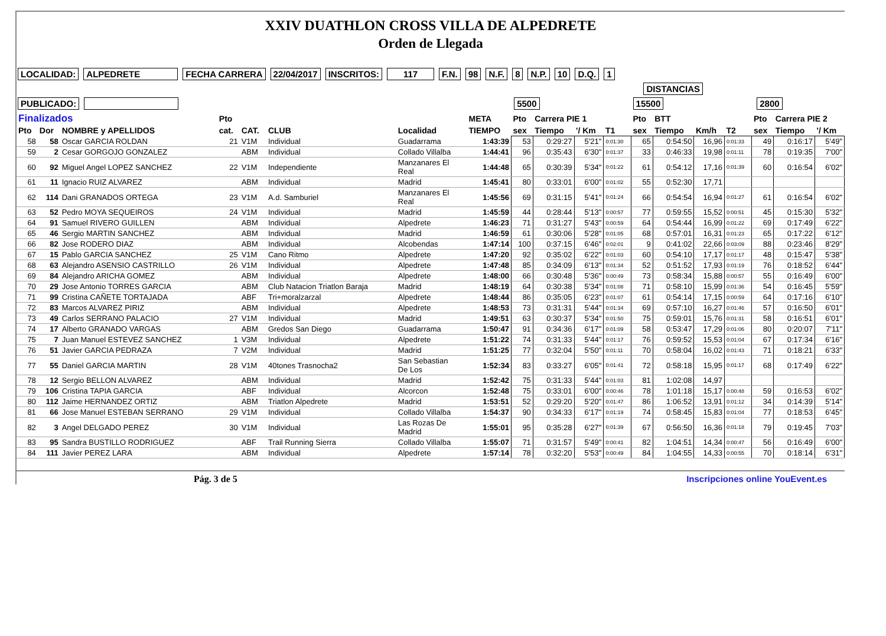XXIV DUATHLON CROSS VILLA DE ALPEDRETE
Orden de Llegada
LOCALIDAD: ALPEDRETE FECHA CARRERA 22/04/2017 INSCRITOS: 117 F.N. 98 N.F. 8 N.P. 10 D.Q. 1
DISTANCIAS
PUBLICADO: 5500 15500 2800
| Finalizados | | | Pto | | | | META | Pto | Carrera PIE 1 | | | Pto | BTT | | | Pto | Carrera PIE 2 | |
| --- | --- | --- | --- | --- | --- | --- | --- | --- | --- | --- | --- | --- | --- | --- | --- | --- | --- | --- |
| Pto | Dor | NOMBRE y APELLIDOS | cat. | CAT. | CLUB | Localidad | TIEMPO | sex | Tiempo | '/ Km | T1 | sex | Tiempo | Km/h | T2 | sex | Tiempo | '/ Km |
| 58 | 58 | Oscar GARCIA ROLDAN | 21 | V1M | Individual | Guadarrama | 1:43:39 | 53 | 0:29:27 | 5'21" | 0:01:30 | 65 | 0:54:50 | 16,96 | 0:01:33 | 49 | 0:16:17 | 5'49" |
| 59 | 2 | Cesar GORGOJO GONZALEZ | | ABM | Individual | Collado Villalba | 1:44:41 | 96 | 0:35:43 | 6'30" | 0:01:37 | 33 | 0:46:33 | 19,98 | 0:01:11 | 78 | 0:19:35 | 7'00" |
| 60 | 92 | Miguel Angel LOPEZ SANCHEZ | 22 | V1M | Independiente | Manzanares El Real | 1:44:48 | 65 | 0:30:39 | 5'34" | 0:01:22 | 61 | 0:54:12 | 17,16 | 0:01:39 | 60 | 0:16:54 | 6'02" |
| 61 | 11 | Ignacio RUIZ ALVAREZ | | ABM | Individual | Madrid | 1:45:41 | 80 | 0:33:01 | 6'00" | 0:01:02 | 55 | 0:52:30 | 17,71 | | | | |
| 62 | 114 | Dani GRANADOS ORTEGA | 23 | V1M | A.d. Samburiel | Manzanares El Real | 1:45:56 | 69 | 0:31:15 | 5'41" | 0:01:24 | 66 | 0:54:54 | 16,94 | 0:01:27 | 61 | 0:16:54 | 6'02" |
| 63 | 52 | Pedro MOYA SEQUEIROS | 24 | V1M | Individual | Madrid | 1:45:59 | 44 | 0:28:44 | 5'13" | 0:00:57 | 77 | 0:59:55 | 15,52 | 0:00:51 | 45 | 0:15:30 | 5'32" |
| 64 | 91 | Samuel RIVERO GUILLEN | | ABM | Individual | Alpedrete | 1:46:23 | 71 | 0:31:27 | 5'43" | 0:00:59 | 64 | 0:54:44 | 16,99 | 0:01:22 | 69 | 0:17:49 | 6'22" |
| 65 | 46 | Sergio MARTIN SANCHEZ | | ABM | Individual | Madrid | 1:46:59 | 61 | 0:30:06 | 5'28" | 0:01:05 | 68 | 0:57:01 | 16,31 | 0:01:23 | 65 | 0:17:22 | 6'12" |
| 66 | 82 | Jose RODERO DIAZ | | ABM | Individual | Alcobendas | 1:47:14 | 100 | 0:37:15 | 6'46" | 0:02:01 | 9 | 0:41:02 | 22,66 | 0:03:09 | 88 | 0:23:46 | 8'29" |
| 67 | 15 | Pablo GARCIA SANCHEZ | 25 | V1M | Cano Ritmo | Alpedrete | 1:47:20 | 92 | 0:35:02 | 6'22" | 0:01:03 | 60 | 0:54:10 | 17,17 | 0:01:17 | 48 | 0:15:47 | 5'38" |
| 68 | 63 | Alejandro ASENSIO CASTRILLO | 26 | V1M | Individual | Alpedrete | 1:47:48 | 85 | 0:34:09 | 6'13" | 0:01:34 | 52 | 0:51:52 | 17,93 | 0:01:19 | 76 | 0:18:52 | 6'44" |
| 69 | 84 | Alejandro ARICHA GOMEZ | | ABM | Individual | Alpedrete | 1:48:00 | 66 | 0:30:48 | 5'36" | 0:00:49 | 73 | 0:58:34 | 15,88 | 0:00:57 | 55 | 0:16:49 | 6'00" |
| 70 | 29 | Jose Antonio TORRES GARCIA | | ABM | Club Natacion Triatlon Baraja | Madrid | 1:48:19 | 64 | 0:30:38 | 5'34" | 0:01:08 | 71 | 0:58:10 | 15,99 | 0:01:36 | 54 | 0:16:45 | 5'59" |
| 71 | 99 | Cristina CAÑETE TORTAJADA | | ABF | Tri+moralzarzal | Alpedrete | 1:48:44 | 86 | 0:35:05 | 6'23" | 0:01:07 | 61 | 0:54:14 | 17,15 | 0:00:59 | 64 | 0:17:16 | 6'10" |
| 72 | 83 | Marcos ALVAREZ PIRIZ | | ABM | Individual | Alpedrete | 1:48:53 | 73 | 0:31:31 | 5'44" | 0:01:34 | 69 | 0:57:10 | 16,27 | 0:01:46 | 57 | 0:16:50 | 6'01" |
| 73 | 49 | Carlos SERRANO PALACIO | 27 | V1M | Individual | Madrid | 1:49:51 | 63 | 0:30:37 | 5'34" | 0:01:50 | 75 | 0:59:01 | 15,76 | 0:01:31 | 58 | 0:16:51 | 6'01" |
| 74 | 17 | Alberto GRANADO VARGAS | | ABM | Gredos San Diego | Guadarrama | 1:50:47 | 91 | 0:34:36 | 6'17" | 0:01:09 | 58 | 0:53:47 | 17,29 | 0:01:06 | 80 | 0:20:07 | 7'11" |
| 75 | 7 | Juan Manuel ESTEVEZ SANCHEZ | 1 | V3M | Individual | Alpedrete | 1:51:22 | 74 | 0:31:33 | 5'44" | 0:01:17 | 76 | 0:59:52 | 15,53 | 0:01:04 | 67 | 0:17:34 | 6'16" |
| 76 | 51 | Javier GARCIA PEDRAZA | 7 | V2M | Individual | Madrid | 1:51:25 | 77 | 0:32:04 | 5'50" | 0:01:11 | 70 | 0:58:04 | 16,02 | 0:01:43 | 71 | 0:18:21 | 6'33" |
| 77 | 55 | Daniel GARCIA MARTIN | 28 | V1M | 40tones Trasnocha2 | San Sebastian De Los | 1:52:34 | 83 | 0:33:27 | 6'05" | 0:01:41 | 72 | 0:58:18 | 15,95 | 0:01:17 | 68 | 0:17:49 | 6'22" |
| 78 | 12 | Sergio BELLON ALVAREZ | | ABM | Individual | Madrid | 1:52:42 | 75 | 0:31:33 | 5'44" | 0:01:03 | 81 | 1:02:08 | 14,97 | | | | |
| 79 | 106 | Cristina TAPIA GARCIA | | ABF | Individual | Alcorcon | 1:52:48 | 75 | 0:33:01 | 6'00" | 0:00:46 | 78 | 1:01:18 | 15,17 | 0:00:48 | 59 | 0:16:53 | 6'02" |
| 80 | 112 | Jaime HERNANDEZ ORTIZ | | ABM | Triatlon Alpedrete | Madrid | 1:53:51 | 52 | 0:29:20 | 5'20" | 0:01:47 | 86 | 1:06:52 | 13,91 | 0:01:12 | 34 | 0:14:39 | 5'14" |
| 81 | 66 | Jose Manuel ESTEBAN SERRANO | 29 | V1M | Individual | Collado Villalba | 1:54:37 | 90 | 0:34:33 | 6'17" | 0:01:19 | 74 | 0:58:45 | 15,83 | 0:01:04 | 77 | 0:18:53 | 6'45" |
| 82 | 3 | Angel DELGADO PEREZ | 30 | V1M | Individual | Las Rozas De Madrid | 1:55:01 | 95 | 0:35:28 | 6'27" | 0:01:39 | 67 | 0:56:50 | 16,36 | 0:01:18 | 79 | 0:19:45 | 7'03" |
| 83 | 95 | Sandra BUSTILLO RODRIGUEZ | | ABF | Trail Running Sierra | Collado Villalba | 1:55:07 | 71 | 0:31:57 | 5'49" | 0:00:41 | 82 | 1:04:51 | 14,34 | 0:00:47 | 56 | 0:16:49 | 6'00" |
| 84 | 111 | Javier PEREZ LARA | | ABM | Individual | Alpedrete | 1:57:14 | 78 | 0:32:20 | 5'53" | 0:00:49 | 84 | 1:04:55 | 14,33 | 0:00:55 | 70 | 0:18:14 | 6'31" |
Pág. 3 de 5 Inscripciones online YouEvent.es